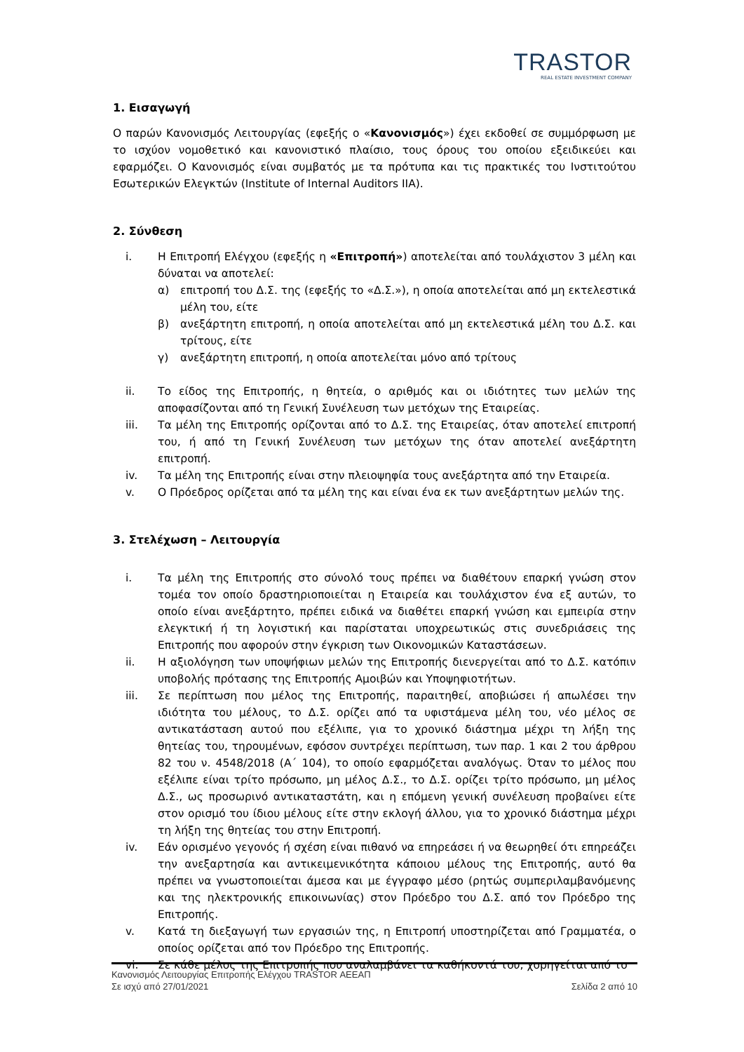TRASTOR
REAL ESTATE INVESTMENT COMPANY
1. Εισαγωγή
Ο παρών Κανονισμός Λειτουργίας (εφεξής ο «Κανονισμός») έχει εκδοθεί σε συμμόρφωση με το ισχύον νομοθετικό και κανονιστικό πλαίσιο, τους όρους του οποίου εξειδικεύει και εφαρμόζει. Ο Κανονισμός είναι συμβατός με τα πρότυπα και τις πρακτικές του Ινστιτούτου Εσωτερικών Ελεγκτών (Institute of Internal Auditors IIA).
2. Σύνθεση
i. Η Επιτροπή Ελέγχου (εφεξής η «Επιτροπή») αποτελείται από τουλάχιστον 3 μέλη και δύναται να αποτελεί:
α) επιτροπή του Δ.Σ. της (εφεξής το «Δ.Σ.»), η οποία αποτελείται από μη εκτελεστικά μέλη του, είτε
β) ανεξάρτητη επιτροπή, η οποία αποτελείται από μη εκτελεστικά μέλη του Δ.Σ. και τρίτους, είτε
γ) ανεξάρτητη επιτροπή, η οποία αποτελείται μόνο από τρίτους
ii. Το είδος της Επιτροπής, η θητεία, ο αριθμός και οι ιδιότητες των μελών της αποφασίζονται από τη Γενική Συνέλευση των μετόχων της Εταιρείας.
iii. Τα μέλη της Επιτροπής ορίζονται από το Δ.Σ. της Εταιρείας, όταν αποτελεί επιτροπή του, ή από τη Γενική Συνέλευση των μετόχων της όταν αποτελεί ανεξάρτητη επιτροπή.
iv. Τα μέλη της Επιτροπής είναι στην πλειοψηφία τους ανεξάρτητα από την Εταιρεία.
v. Ο Πρόεδρος ορίζεται από τα μέλη της και είναι ένα εκ των ανεξάρτητων μελών της.
3. Στελέχωση – Λειτουργία
i. Τα μέλη της Επιτροπής στο σύνολό τους πρέπει να διαθέτουν επαρκή γνώση στον τομέα τον οποίο δραστηριοποιείται η Εταιρεία και τουλάχιστον ένα εξ αυτών, το οποίο είναι ανεξάρτητο, πρέπει ειδικά να διαθέτει επαρκή γνώση και εμπειρία στην ελεγκτική ή τη λογιστική και παρίσταται υποχρεωτικώς στις συνεδριάσεις της Επιτροπής που αφορούν στην έγκριση των Οικονομικών Καταστάσεων.
ii. Η αξιολόγηση των υποψήφιων μελών της Επιτροπής διενεργείται από το Δ.Σ. κατόπιν υποβολής πρότασης της Επιτροπής Αμοιβών και Υποψηφιοτήτων.
iii. Σε περίπτωση που μέλος της Επιτροπής, παραιτηθεί, αποβιώσει ή απωλέσει την ιδιότητα του μέλους, το Δ.Σ. ορίζει από τα υφιστάμενα μέλη του, νέο μέλος σε αντικατάσταση αυτού που εξέλιπε, για το χρονικό διάστημα μέχρι τη λήξη της θητείας του, τηρουμένων, εφόσον συντρέχει περίπτωση, των παρ. 1 και 2 του άρθρου 82 του ν. 4548/2018 (Α΄ 104), το οποίο εφαρμόζεται αναλόγως. Όταν το μέλος που εξέλιπε είναι τρίτο πρόσωπο, μη μέλος Δ.Σ., το Δ.Σ. ορίζει τρίτο πρόσωπο, μη μέλος Δ.Σ., ως προσωρινό αντικαταστάτη, και η επόμενη γενική συνέλευση προβαίνει είτε στον ορισμό του ίδιου μέλους είτε στην εκλογή άλλου, για το χρονικό διάστημα μέχρι τη λήξη της θητείας του στην Επιτροπή.
iv. Εάν ορισμένο γεγονός ή σχέση είναι πιθανό να επηρεάσει ή να θεωρηθεί ότι επηρεάζει την ανεξαρτησία και αντικειμενικότητα κάποιου μέλους της Επιτροπής, αυτό θα πρέπει να γνωστοποιείται άμεσα και με έγγραφο μέσο (ρητώς συμπεριλαμβανόμενης και της ηλεκτρονικής επικοινωνίας) στον Πρόεδρο του Δ.Σ. από τον Πρόεδρο της Επιτροπής.
v. Κατά τη διεξαγωγή των εργασιών της, η Επιτροπή υποστηρίζεται από Γραμματέα, ο οποίος ορίζεται από τον Πρόεδρο της Επιτροπής.
vi. Σε κάθε μέλος της Επιτροπής που αναλαμβάνει τα καθήκοντά του, χορηγείται από το
Κανονισμός Λειτουργίας Επιτροπής Ελέγχου TRASTOR ΑΕΕΑΠ
Σε ισχύ από 27/01/2021 Σελίδα 2 από 10